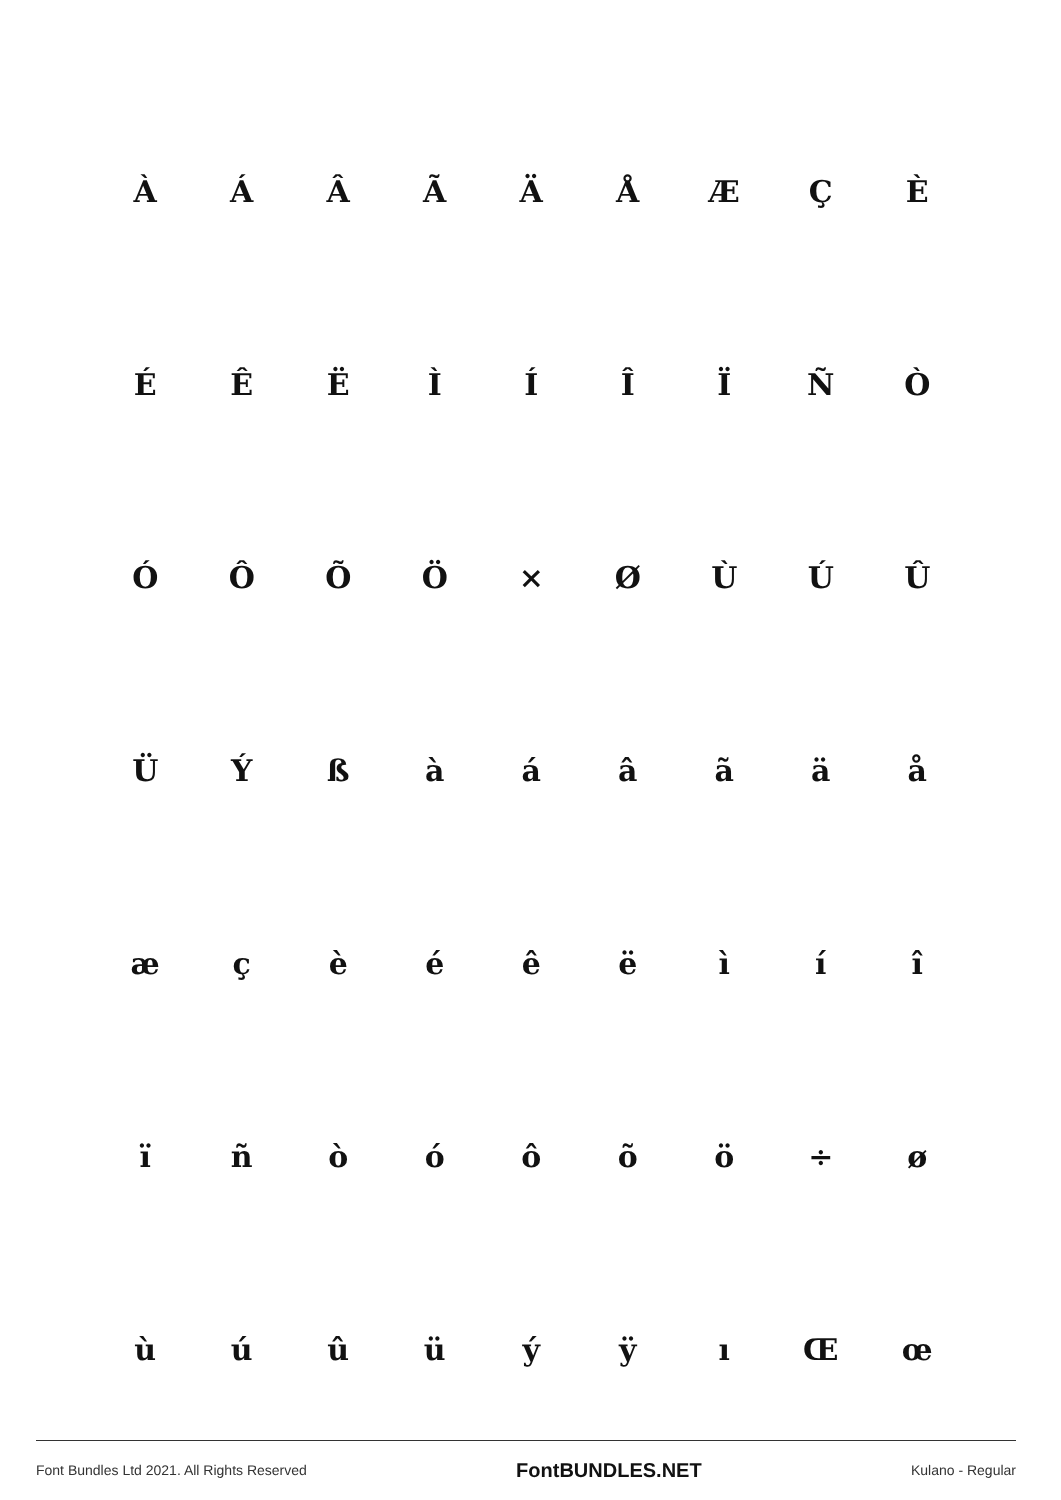| À | Á | Â | Ã | Ä | Å | Æ | Ç | È |
| É | Ê | Ë | Ì | Í | Î | Ï | Ñ | Ò |
| Ó | Ô | Õ | Ö | × | Ø | Ù | Ú | Û |
| Ü | Ý | ß | à | á | â | ã | ä | å |
| æ | ç | è | é | ê | ë | ì | í | î |
| ï | ñ | ò | ó | ô | õ | ö | ÷ | ø |
| ù | ú | û | ü | ý | ÿ | ı | Œ | œ |
Font Bundles Ltd 2021. All Rights Reserved FontBUNDLES.NET Kulano - Regular